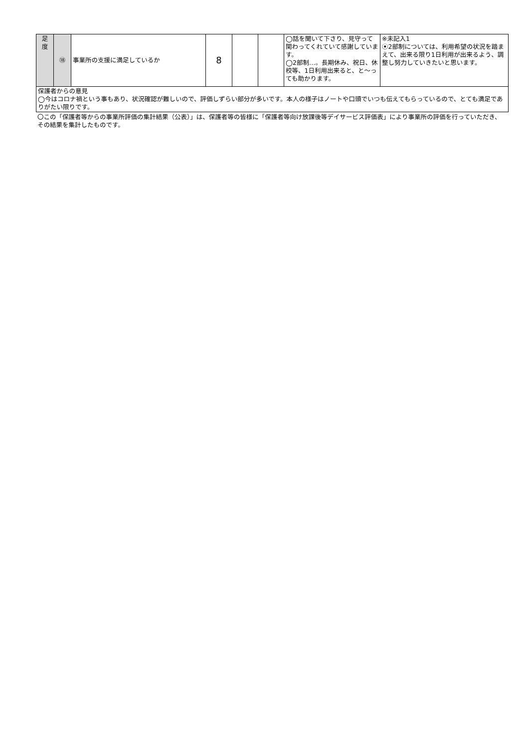| 足 度 | ⑱ | 事業所の支援に満足しているか | 8 | | | ◯話を聞いて下さり、見守って関わってくれていて感謝しています。 ◯2部制…。長期休み、祝日、休校等、1日利用出来ると、と〜っても助かります。 | ※未記入1 ⦿2部制については、利用希望の状況を踏まえて、出来る限り1日利用が出来るよう、調整し努力していきたいと思います。 |
| 保護者からの意見 ◯今はコロナ禍という事もあり、状況確認が難しいので、評価しずらい部分が多いです。本人の様子はノートや口頭でいつも伝えてもらっているので、とても満足でありがたい限りです。 | | | | | | | |
〇この「保護者等からの事業所評価の集計結果（公表）」は、保護者等の皆様に「保護者等向け放課後等デイサービス評価表」により事業所の評価を行っていただき、その結果を集計したものです。